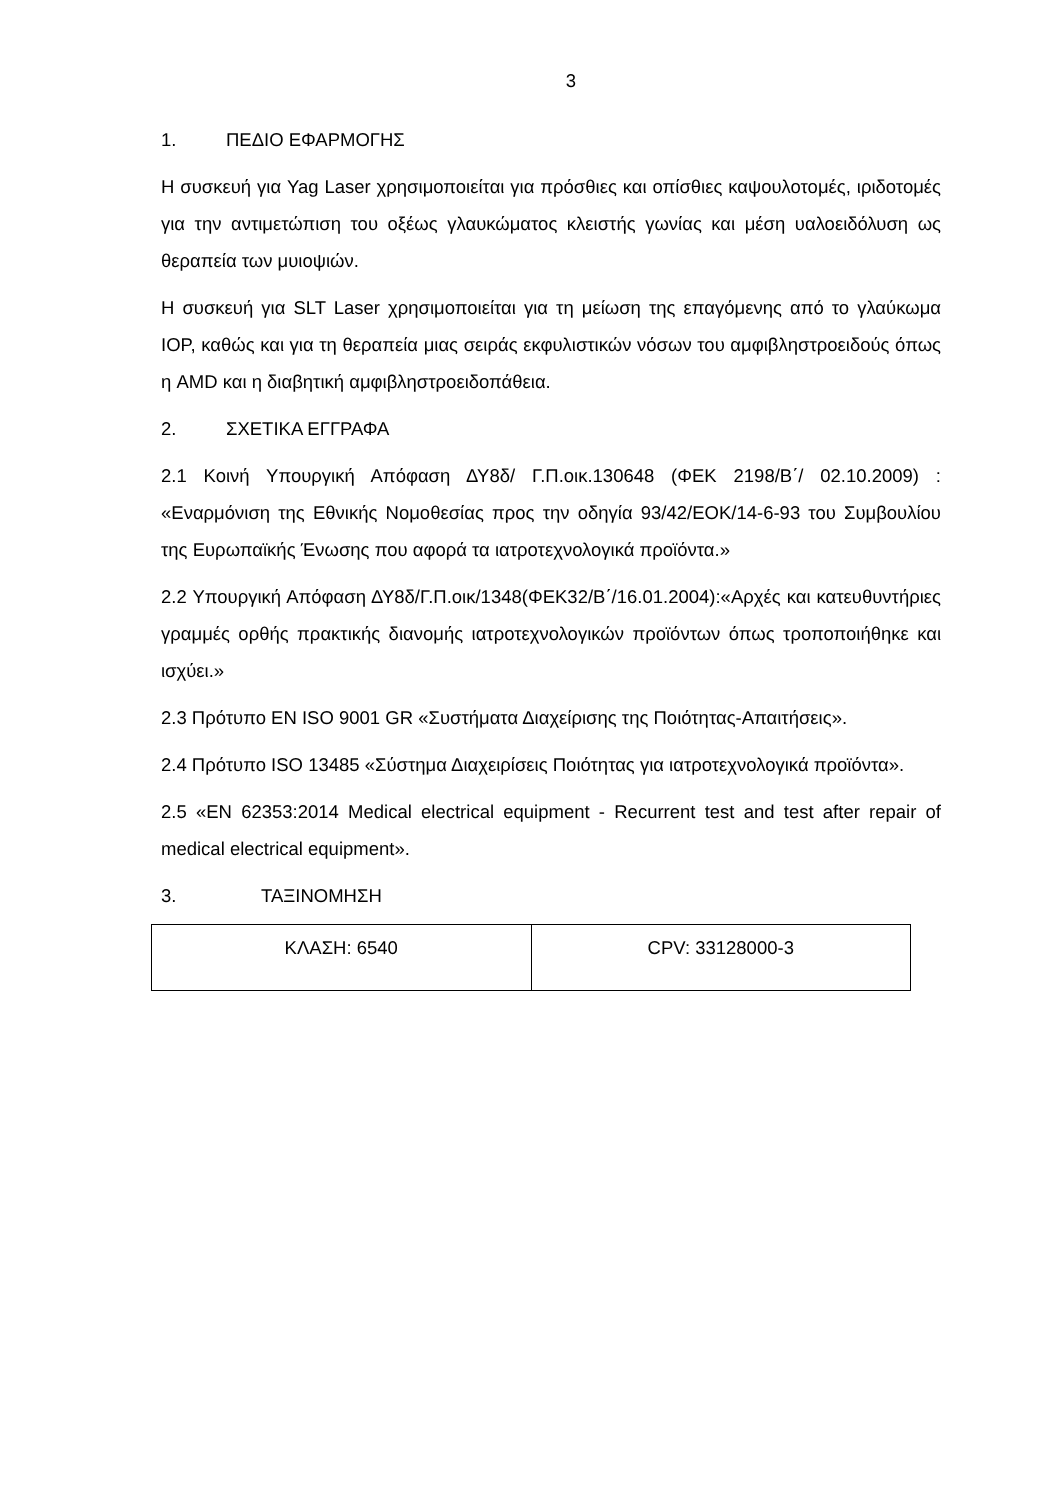3
1. ΠΕΔΙΟ ΕΦΑΡΜΟΓΗΣ
Η συσκευή για Yag Laser χρησιμοποιείται για πρόσθιες και οπίσθιες καψουλοτομές, ιριδοτομές για την αντιμετώπιση του οξέως γλαυκώματος κλειστής γωνίας και μέση υαλοειδόλυση ως θεραπεία των μυιοψιών.
Η συσκευή για SLT Laser χρησιμοποιείται για τη μείωση της επαγόμενης από το γλαύκωμα IOP, καθώς και για τη θεραπεία μιας σειράς εκφυλιστικών νόσων του αμφιβληστροειδούς όπως η AMD και η διαβητική αμφιβληστροειδοπάθεια.
2. ΣΧΕΤΙΚΑ ΕΓΓΡΑΦΑ
2.1 Κοινή Υπουργική Απόφαση ΔΥ8δ/ Γ.Π.οικ.130648 (ΦΕΚ 2198/Β΄/ 02.10.2009) : «Εναρμόνιση της Εθνικής Νομοθεσίας προς την οδηγία 93/42/ΕΟΚ/14-6-93 του Συμβουλίου της Ευρωπαϊκής Ένωσης που αφορά τα ιατροτεχνολογικά προϊόντα.»
2.2 Υπουργική Απόφαση ΔΥ8δ/Γ.Π.οικ/1348(ΦΕΚ32/Β΄/16.01.2004):«Αρχές και κατευθυντήριες γραμμές ορθής πρακτικής διανομής ιατροτεχνολογικών προϊόντων όπως τροποποιήθηκε και ισχύει.»
2.3 Πρότυπο EN ISO 9001 GR «Συστήματα Διαχείρισης της Ποιότητας-Απαιτήσεις».
2.4 Πρότυπο ISO 13485 «Σύστημα Διαχειρίσεις Ποιότητας για ιατροτεχνολογικά προϊόντα».
2.5 «EN 62353:2014 Medical electrical equipment - Recurrent test and test after repair of medical electrical equipment».
3. ΤΑΞΙΝΟΜΗΣΗ
| ΚΛΑΣΗ: 6540 | CPV: 33128000-3 |